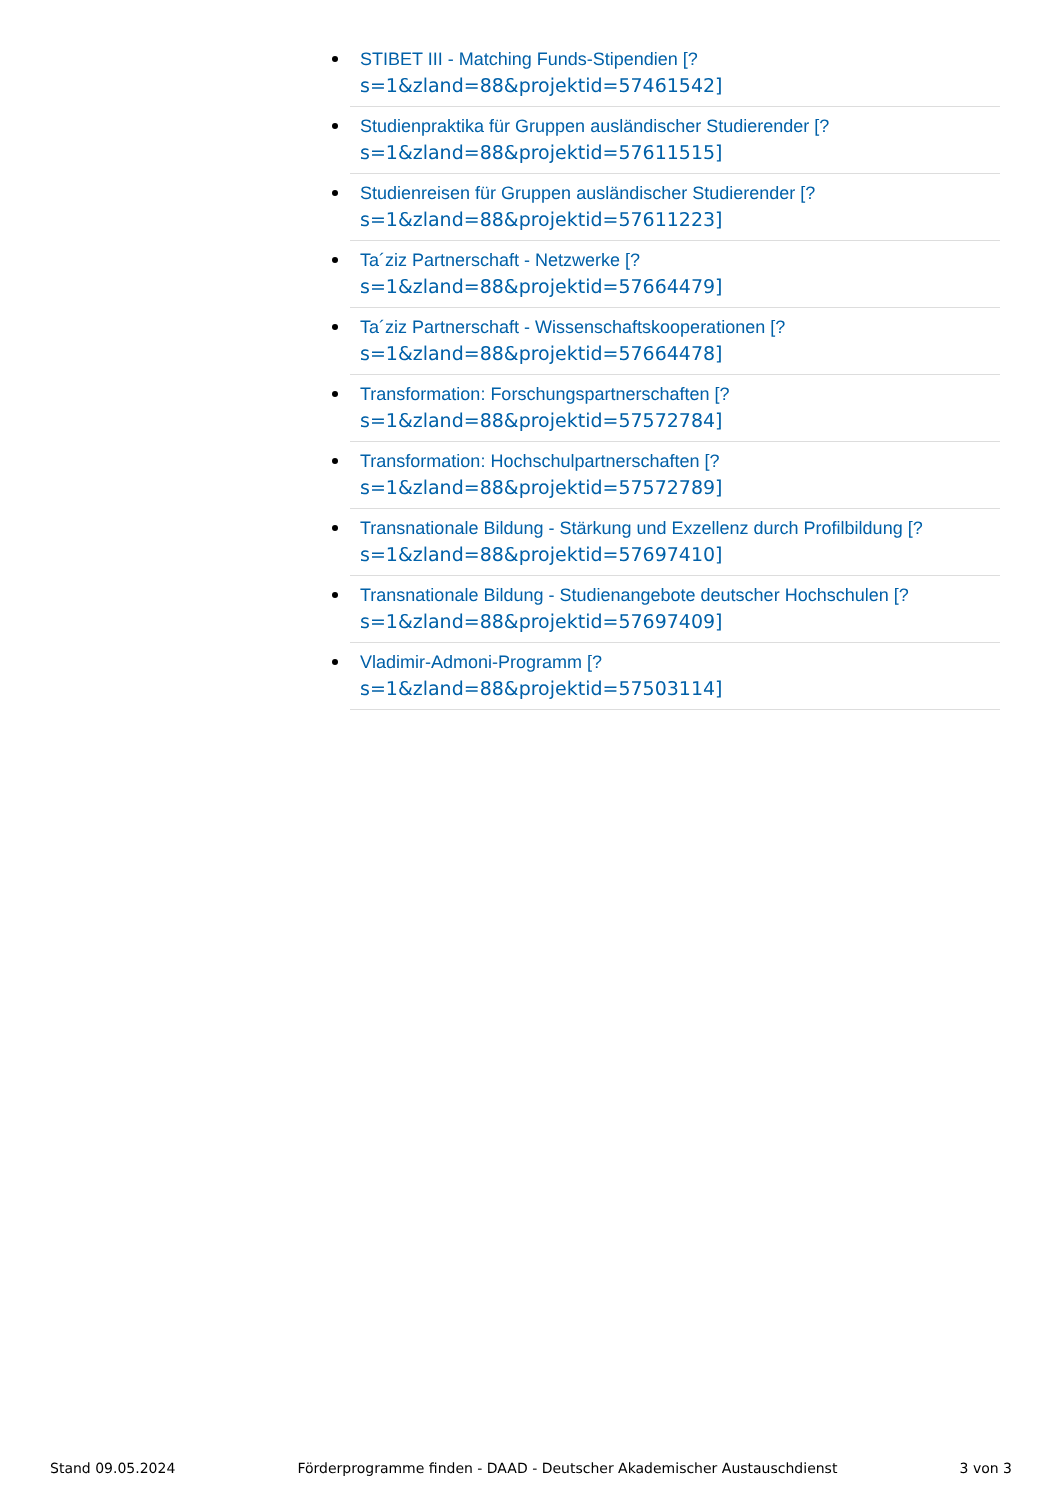STIBET III - Matching Funds-Stipendien [?
s=1&zland=88&projektid=57461542]
Studienpraktika für Gruppen ausländischer Studierender [?
s=1&zland=88&projektid=57611515]
Studienreisen für Gruppen ausländischer Studierender [?
s=1&zland=88&projektid=57611223]
Ta´ziz Partnerschaft - Netzwerke [?
s=1&zland=88&projektid=57664479]
Ta´ziz Partnerschaft - Wissenschaftskooperationen [?
s=1&zland=88&projektid=57664478]
Transformation: Forschungspartnerschaften [?
s=1&zland=88&projektid=57572784]
Transformation: Hochschulpartnerschaften [?
s=1&zland=88&projektid=57572789]
Transnationale Bildung - Stärkung und Exzellenz durch Profilbildung [?
s=1&zland=88&projektid=57697410]
Transnationale Bildung - Studienangebote deutscher Hochschulen [?
s=1&zland=88&projektid=57697409]
Vladimir-Admoni-Programm [?
s=1&zland=88&projektid=57503114]
Stand 09.05.2024 Förderprogramme finden - DAAD - Deutscher Akademischer Austauschdienst 3 von 3